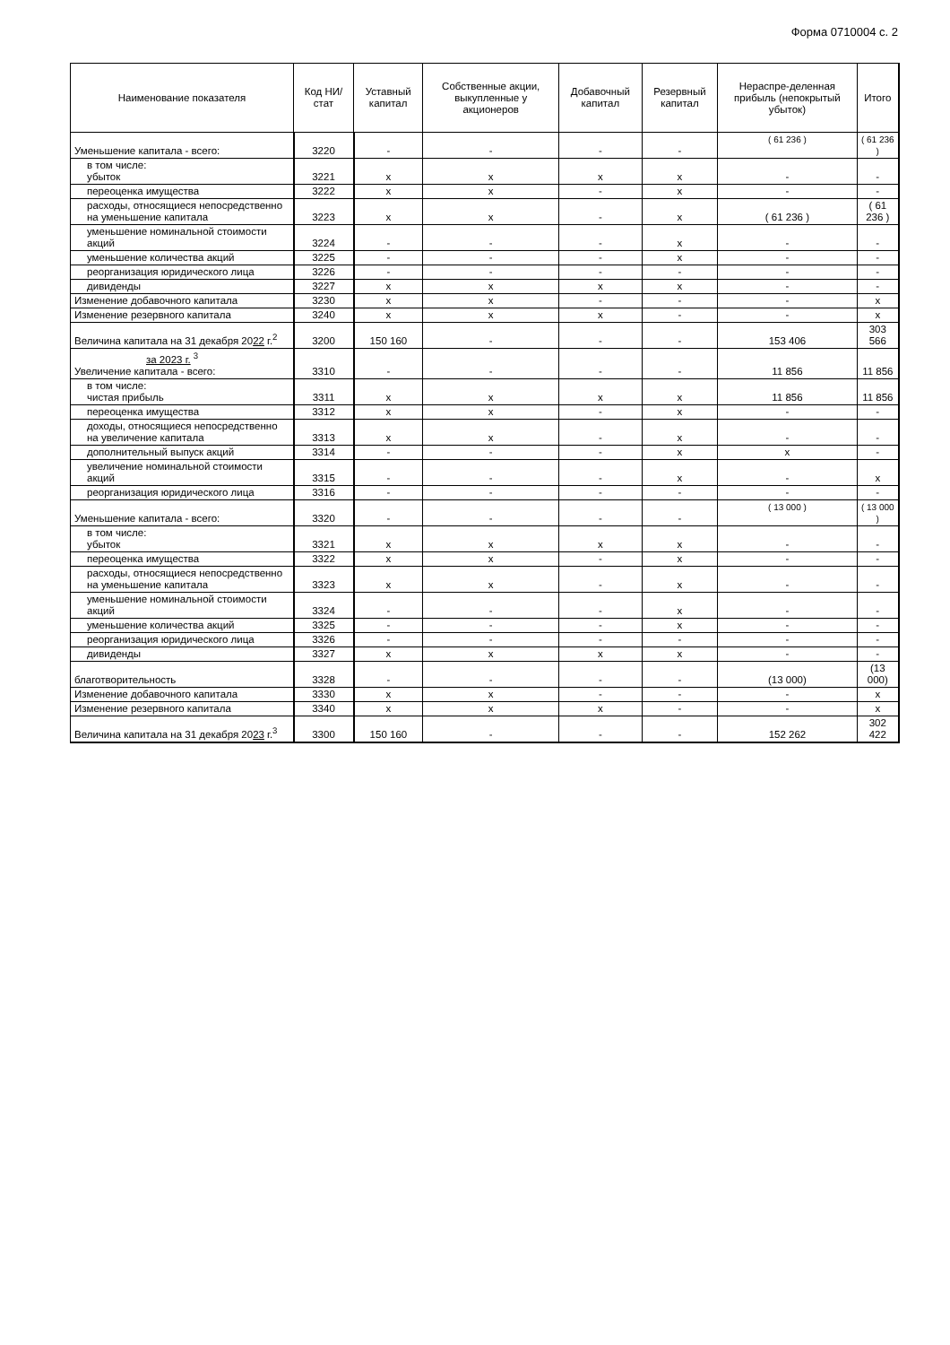Форма 0710004 с. 2
| Наименование показателя | Код НИ/ стат | Уставный капитал | Собственные акции, выкупленные у акционеров | Добавочный капитал | Резервный капитал | Нераспре-деленная прибыль (непокрытый убыток) | Итого |
| --- | --- | --- | --- | --- | --- | --- | --- |
| Уменьшение капитала - всего: | 3220 | - | - | - | - | ( 61 236 ) | ( 61 236 ) |
| в том числе: убыток | 3221 | x | x | x | x | - | - |
| переоценка имущества | 3222 | x | x | - | x | - | - |
| расходы, относящиеся непосредственно на уменьшение капитала | 3223 | x | x | - | x | ( 61 236 ) | ( 61 236 ) |
| уменьшение номинальной стоимости акций | 3224 | - | - | - | x | - | - |
| уменьшение количества акций | 3225 | - | - | - | x | - | - |
| реорганизация юридического лица | 3226 | - | - | - | - | - | - |
| дивиденды | 3227 | x | x | x | x | - | - |
| Изменение добавочного капитала | 3230 | x | x | - | - | - | x |
| Изменение резервного капитала | 3240 | x | x | x | - | - | x |
| Величина капитала на 31 декабря 20 22 г.<sup>2</sup> | 3200 | 150 160 | - | - | - | 153 406 | 303 566 |
| за 2023 г. <sup>3</sup> Увеличение капитала - всего: | 3310 | - | - | - | - | 11 856 | 11 856 |
| в том числе: чистая прибыль | 3311 | x | x | x | x | 11 856 | 11 856 |
| переоценка имущества | 3312 | x | x | - | x | - | - |
| доходы, относящиеся непосредственно на увеличение капитала | 3313 | x | x | - | x | - | - |
| дополнительный выпуск акций | 3314 | - | - | - | x | x | - |
| увеличение номинальной стоимости акций | 3315 | - | - | - | x | - | x |
| реорганизация юридического лица | 3316 | - | - | - | - | - | - |
| Уменьшение капитала - всего: | 3320 | - | - | - | - | ( 13 000 ) | ( 13 000 ) |
| в том числе: убыток | 3321 | x | x | x | x | - | - |
| переоценка имущества | 3322 | x | x | - | x | - | - |
| расходы, относящиеся непосредственно на уменьшение капитала | 3323 | x | x | - | x | - | - |
| уменьшение номинальной стоимости акций | 3324 | - | - | - | x | - | - |
| уменьшение количества акций | 3325 | - | - | - | x | - | - |
| реорганизация юридического лица | 3326 | - | - | - | - | - | - |
| дивиденды | 3327 | x | x | x | x | - | - |
| благотворительность | 3328 | - | - | - | - | (13 000) | (13 000) |
| Изменение добавочного капитала | 3330 | x | x | - | - | - | x |
| Изменение резервного капитала | 3340 | x | x | x | - | - | x |
| Величина капитала на 31 декабря 20 23 г.<sup>3</sup> | 3300 | 150 160 | - | - | - | 152 262 | 302 422 |